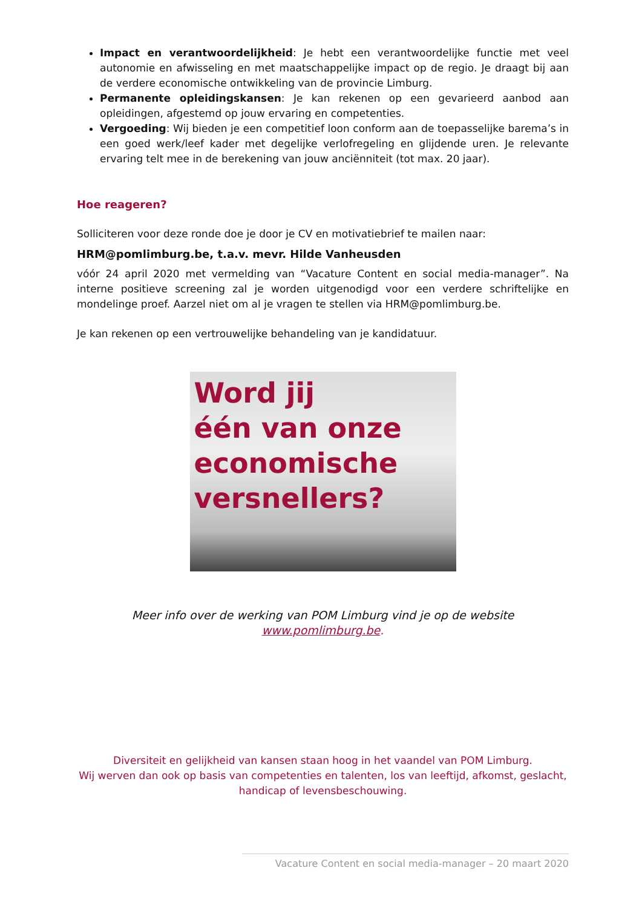Impact en verantwoordelijkheid: Je hebt een verantwoordelijke functie met veel autonomie en afwisseling en met maatschappelijke impact op de regio. Je draagt bij aan de verdere economische ontwikkeling van de provincie Limburg.
Permanente opleidingskansen: Je kan rekenen op een gevarieerd aanbod aan opleidingen, afgestemd op jouw ervaring en competenties.
Vergoeding: Wij bieden je een competitief loon conform aan de toepasselijke barema’s in een goed werk/leef kader met degelijke verlofregeling en glijdende uren. Je relevante ervaring telt mee in de berekening van jouw anciënniteit (tot max. 20 jaar).
Hoe reageren?
Solliciteren voor deze ronde doe je door je CV en motivatiebrief te mailen naar:
HRM@pomlimburg.be, t.a.v. mevr. Hilde Vanheusden
vóór 24 april 2020 met vermelding van “Vacature Content en social media-manager”. Na interne positieve screening zal je worden uitgenodigd voor een verdere schriftelijke en mondelinge proef. Aarzel niet om al je vragen te stellen via HRM@pomlimburg.be.
Je kan rekenen op een vertrouwelijke behandeling van je kandidatuur.
Word jij
één van onze
economische
versnellers?
Meer info over de werking van POM Limburg vind je op de website www.pomlimburg.be.
Diversiteit en gelijkheid van kansen staan hoog in het vaandel van POM Limburg.
Wij werven dan ook op basis van competenties en talenten, los van leeftijd, afkomst, geslacht, handicap of levensbeschouwing.
Vacature Content en social media-manager – 20 maart 2020